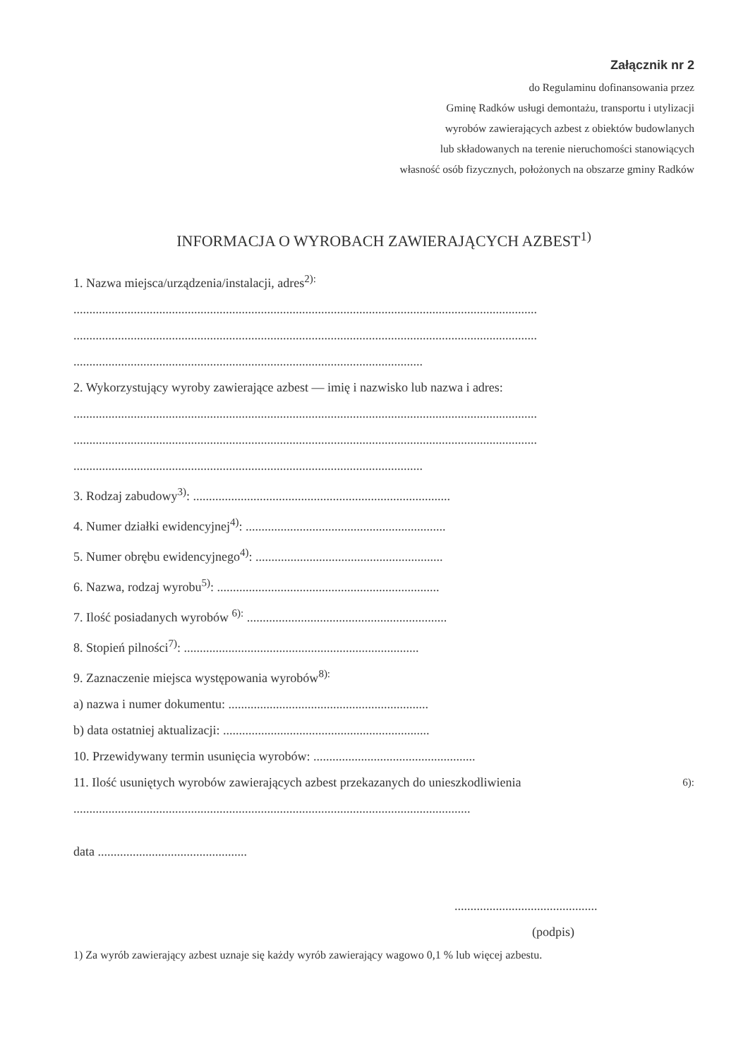Załącznik nr 2
do Regulaminu dofinansowania przez
Gminę Radków usługi demontażu, transportu i utylizacji
wyrobów zawierających azbest z obiektów budowlanych
lub składowanych na terenie nieruchomości stanowiących
własność osób fizycznych, położonych na obszarze gminy Radków
INFORMACJA O WYROBACH ZAWIERAJĄCYCH AZBEST<sup>1)</sup>
1. Nazwa miejsca/urządzenia/instalacji, adres<sup>2):</sup>
..................................................................................................................................................
..................................................................................................................................................
..............................................................................................................
2. Wykorzystujący wyroby zawierające azbest — imię i nazwisko lub nazwa i adres:
..................................................................................................................................................
..................................................................................................................................................
..............................................................................................................
3. Rodzaj zabudowy<sup>3)</sup>: .................................................................................
4. Numer działki ewidencyjnej<sup>4)</sup>: ...............................................................
5. Numer obrębu ewidencyjnego<sup>4)</sup>: ...........................................................
6. Nazwa, rodzaj wyrobu<sup>5)</sup>: ......................................................................
7. Ilość posiadanych wyrobów <sup>6):</sup> ...............................................................
8. Stopień pilności<sup>7)</sup>: ..........................................................................
9. Zaznaczenie miejsca występowania wyrobów<sup>8):</sup>
a) nazwa i numer dokumentu: ...............................................................
b) data ostatniej aktualizacji: .................................................................
10. Przewidywany termin usunięcia wyrobów: ...................................................
11. Ilość usuniętych wyrobów zawierających azbest przekazanych do unieszkodliwienia<sup>6):</sup>
.............................................................................................................................
data ...............................................
.............................................
(podpis)
1) Za wyrób zawierający azbest uznaje się każdy wyrób zawierający wagowo 0,1 % lub więcej azbestu.